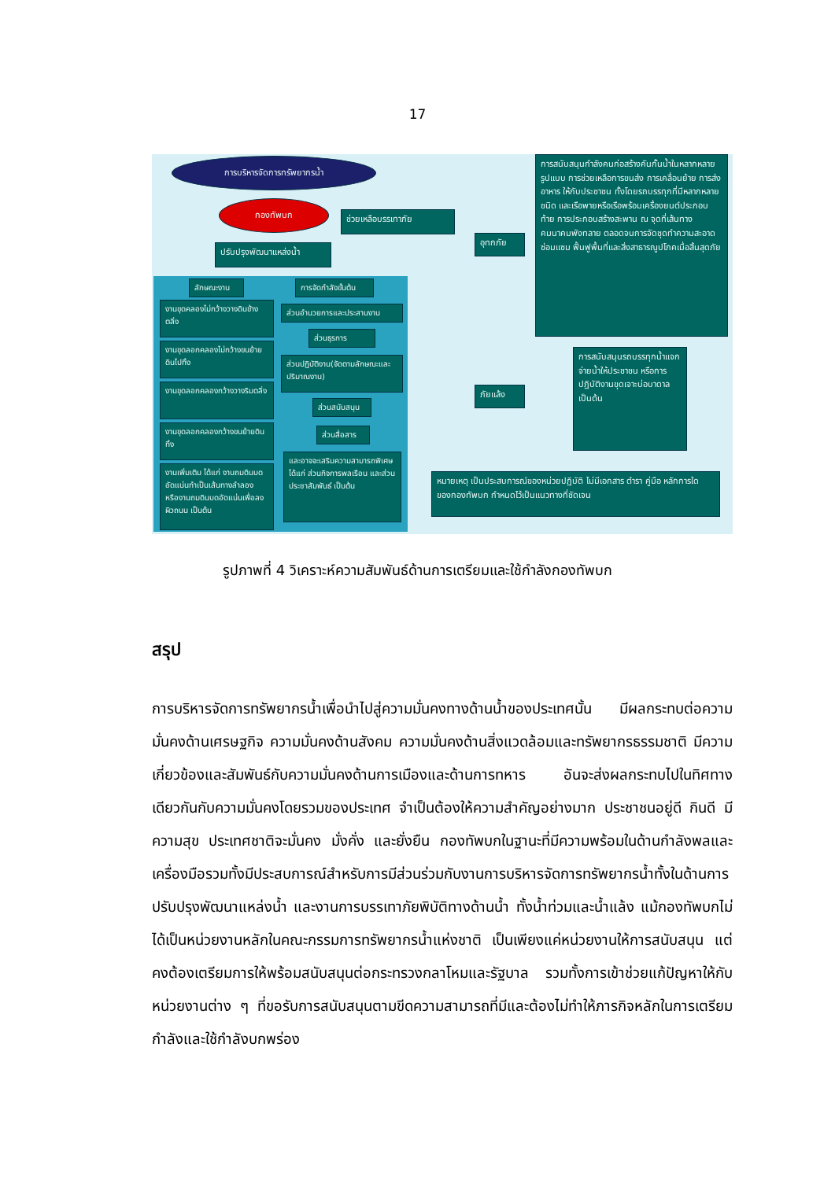17
การบริหารจัดการทรัพยากรน้ำ
กองทัพบก
ช่วยเหลือบรรเทาภัย
ปรับปรุงพัฒนาแหล่งน้ำ
อุทกภัย
การสนับสนุนกำลังคนก่อสร้างคันกั้นน้ำในหลากหลายรูปแบบ การช่วยเหลือการขนส่ง การเคลื่อนย้าย การส่งอาหาร ให้กับประชาชน ทั้งโดยรถบรรทุกที่มีหลากหลายชนิด และเรือพายหรือเรือพร้อมเครื่องยนต์ประกอบท้าย การประกอบสร้างสะพาน ณ จุดที่เส้นทางคมนาคมพังทลาย ตลอดจนการจัดชุดทำความสะอาด ซ่อมแซม ฟื้นฟูพื้นที่และสิ่งสาธารณูปโภคเมื่อสิ้นสุดภัย
ภัยแล้ง
การสนับสนุนรถบรรทุกน้ำแจกจ่ายน้ำให้ประชาชน หรือการปฏิบัติงานขุดเจาะบ่อบาดาล เป็นต้น
หมายเหตุ เป็นประสบการณ์ของหน่วยปฏิบัติ ไม่มีเอกสาร ตำรา คู่มือ หลักการใดของกองทัพบก กำหนดไว้เป็นแนวทางที่ชัดเจน
ลักษณะงาน
การจัดกำลังขั้นต้น
งานขุดคลองไม่กว้างวางดินข้างตลิ่ง
งานขุดลอกคลองไม่กว้างขนย้ายดินไปทิ้ง
งานขุดลอกคลองกว้างวางริมตลิ่ง
งานขุดลอกคลองกว้างขนย้ายดินทิ้ง
งานเพิ่มเติม ได้แก่ งานถมดินบดอัดแน่นทำเป็นเส้นทางลำลอง หรืองานถมดินบดอัดแน่นเพื่อลงผิวถนน เป็นต้น
ส่วนอำนวยการและประสานงาน
ส่วนธุรการ
ส่วนปฏิบัติงาน(จัดตามลักษณะและปริมาณงาน)
ส่วนสนับสนุน
ส่วนสื่อสาร
และอาจจะเสริมความสามารถพิเศษ ได้แก่ ส่วนกิจการพลเรือน และส่วนประชาสัมพันธ์ เป็นต้น
รูปภาพที่ 4 วิเคราะห์ความสัมพันธ์ด้านการเตรียมและใช้กำลังกองทัพบก
สรุป
การบริหารจัดการทรัพยากรน้ำเพื่อนำไปสู่ความมั่นคงทางด้านน้ำของประเทศนั้น มีผลกระทบต่อความมั่นคงด้านเศรษฐกิจ ความมั่นคงด้านสังคม ความมั่นคงด้านสิ่งแวดล้อมและทรัพยากรธรรมชาติ มีความเกี่ยวข้องและสัมพันธ์กับความมั่นคงด้านการเมืองและด้านการทหาร อันจะส่งผลกระทบไปในทิศทางเดียวกันกับความมั่นคงโดยรวมของประเทศ จำเป็นต้องให้ความสำคัญอย่างมาก ประชาชนอยู่ดี กินดี มีความสุข ประเทศชาติจะมั่นคง มั่งคั่ง และยั่งยืน กองทัพบกในฐานะที่มีความพร้อมในด้านกำลังพลและเครื่องมือรวมทั้งมีประสบการณ์สำหรับการมีส่วนร่วมกับงานการบริหารจัดการทรัพยากรน้ำทั้งในด้านการปรับปรุงพัฒนาแหล่งน้ำ และงานการบรรเทาภัยพิบัติทางด้านน้ำ ทั้งน้ำท่วมและน้ำแล้ง แม้กองทัพบกไม่ได้เป็นหน่วยงานหลักในคณะกรรมการทรัพยากรน้ำแห่งชาติ เป็นเพียงแค่หน่วยงานให้การสนับสนุน แต่คงต้องเตรียมการให้พร้อมสนับสนุนต่อกระทรวงกลาโหมและรัฐบาล รวมทั้งการเข้าช่วยแก้ปัญหาให้กับหน่วยงานต่าง ๆ ที่ขอรับการสนับสนุนตามขีดความสามารถที่มีและต้องไม่ทำให้ภารกิจหลักในการเตรียมกำลังและใช้กำลังบกพร่อง